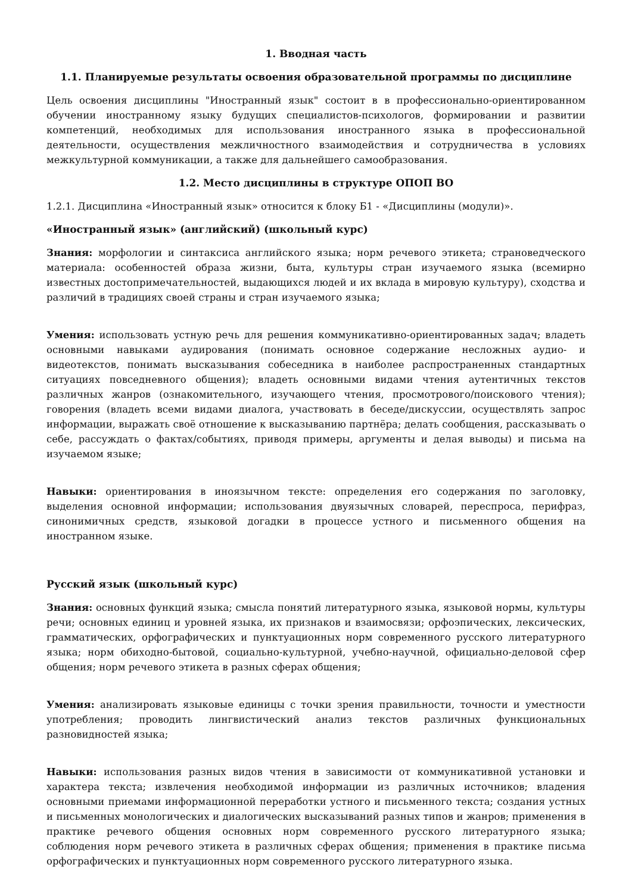1. Вводная часть
1.1. Планируемые результаты освоения образовательной программы по дисциплине
Цель освоения дисциплины "Иностранный язык" состоит в в профессионально-ориентированном обучении иностранному языку будущих специалистов-психологов, формировании и развитии компетенций, необходимых для использования иностранного языка в профессиональной деятельности, осуществления межличностного взаимодействия и сотрудничества в условиях межкультурной коммуникации, а также для дальнейшего самообразования.
1.2. Место дисциплины в структуре ОПОП ВО
1.2.1. Дисциплина «Иностранный язык» относится к блоку Б1 - «Дисциплины (модули)».
«Иностранный язык» (английский) (школьный курс)
Знания: морфологии и синтаксиса английского языка; норм речевого этикета; страноведческого материала: особенностей образа жизни, быта, культуры стран изучаемого языка (всемирно известных достопримечательностей, выдающихся людей и их вклада в мировую культуру), сходства и различий в традициях своей страны и стран изучаемого языка;
Умения: использовать устную речь для решения коммуникативно-ориентированных задач; владеть основными навыками аудирования (понимать основное содержание несложных аудио- и видеотекстов, понимать высказывания собеседника в наиболее распространенных стандартных ситуациях повседневного общения); владеть основными видами чтения аутентичных текстов различных жанров (ознакомительного, изучающего чтения, просмотрового/поискового чтения); говорения (владеть всеми видами диалога, участвовать в беседе/дискуссии, осуществлять запрос информации, выражать своё отношение к высказыванию партнёра; делать сообщения, рассказывать о себе, рассуждать о фактах/событиях, приводя примеры, аргументы и делая выводы) и письма на изучаемом языке;
Навыки: ориентирования в иноязычном тексте: определения его содержания по заголовку, выделения основной информации; использования двуязычных словарей, переспроса, перифраз, синонимичных средств, языковой догадки в процессе устного и письменного общения на иностранном языке.
Русский язык (школьный курс)
Знания: основных функций языка; смысла понятий литературного языка, языковой нормы, культуры речи; основных единиц и уровней языка, их признаков и взаимосвязи; орфоэпических, лексических, грамматических, орфографических и пунктуационных норм современного русского литературного языка; норм обиходно-бытовой, социально-культурной, учебно-научной, официально-деловой сфер общения; норм речевого этикета в разных сферах общения;
Умения: анализировать языковые единицы с точки зрения правильности, точности и уместности употребления; проводить лингвистический анализ текстов различных функциональных разновидностей языка;
Навыки: использования разных видов чтения в зависимости от коммуникативной установки и характера текста; извлечения необходимой информации из различных источников; владения основными приемами информационной переработки устного и письменного текста; создания устных и письменных монологических и диалогических высказываний разных типов и жанров; применения в практике речевого общения основных норм современного русского литературного языка; соблюдения норм речевого этикета в различных сферах общения; применения в практике письма орфографических и пунктуационных норм современного русского литературного языка.